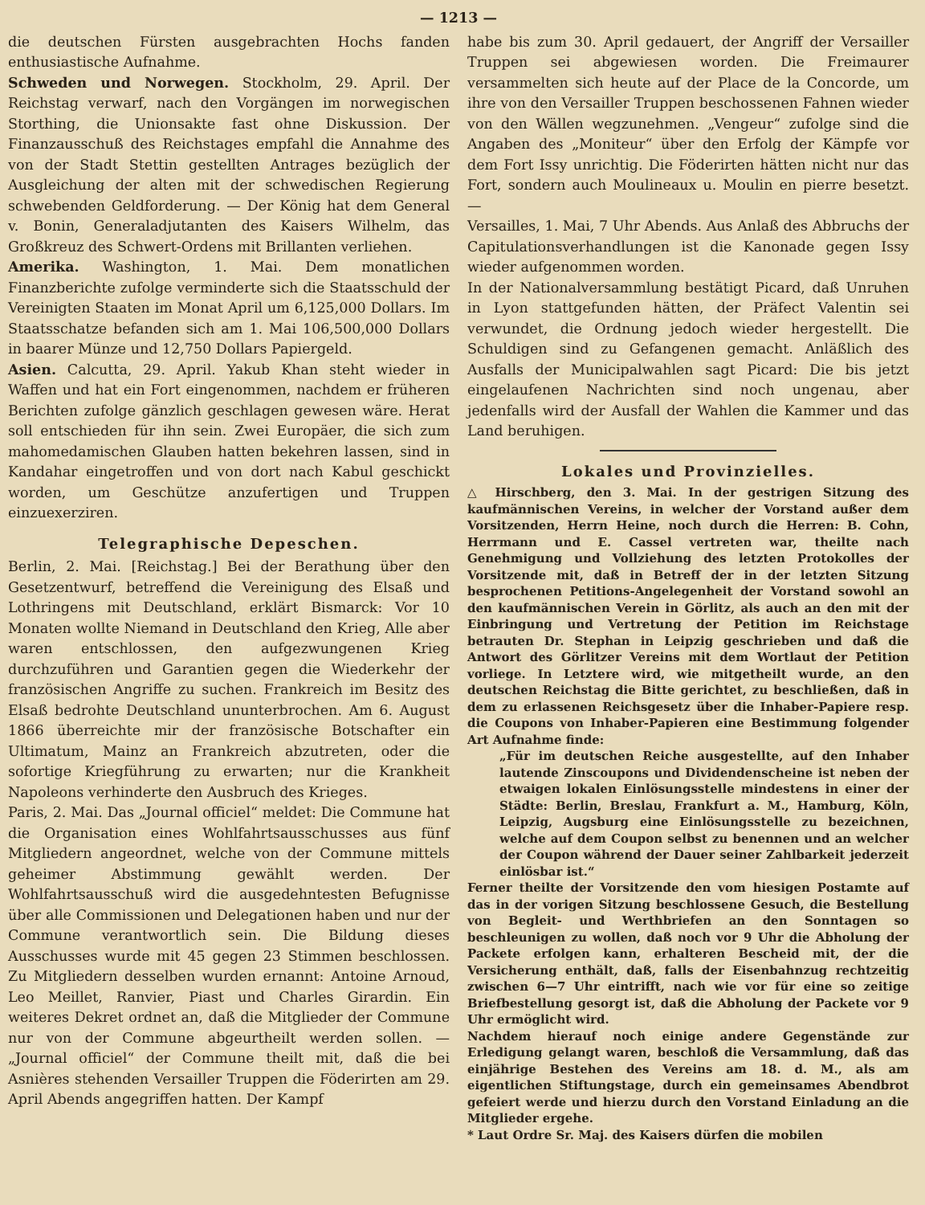— 1213 —
die deutschen Fürsten ausgebrachten Hochs fanden enthusiastische Aufnahme.
Schweden und Norwegen. Stockholm, 29. April. Der Reichstag verwarf, nach den Vorgängen im norwegischen Storthing, die Unionsakte fast ohne Diskussion. Der Finanzausschuß des Reichstages empfahl die Annahme des von der Stadt Stettin gestellten Antrages bezüglich der Ausgleichung der alten mit der schwedischen Regierung schwebenden Geldforderung. — Der König hat dem General v. Bonin, Generaladjutanten des Kaisers Wilhelm, das Großkreuz des Schwert-Ordens mit Brillanten verliehen.
Amerika. Washington, 1. Mai. Dem monatlichen Finanzberichte zufolge verminderte sich die Staatsschuld der Vereinigten Staaten im Monat April um 6,125,000 Dollars. Im Staatsschatze befanden sich am 1. Mai 106,500,000 Dollars in baarer Münze und 12,750 Dollars Papiergeld.
Asien. Calcutta, 29. April. Yakub Khan steht wieder in Waffen und hat ein Fort eingenommen, nachdem er früheren Berichten zufolge gänzlich geschlagen gewesen wäre. Herat soll entschieden für ihn sein. Zwei Europäer, die sich zum mahomedamischen Glauben hatten bekehren lassen, sind in Kandahar eingetroffen und von dort nach Kabul geschickt worden, um Geschütze anzufertigen und Truppen einzuexerziren.
Telegraphische Depeschen.
Berlin, 2. Mai. [Reichstag.] Bei der Berathung über den Gesetzentwurf, betreffend die Vereinigung des Elsaß und Lothringens mit Deutschland, erklärt Bismarck: Vor 10 Monaten wollte Niemand in Deutschland den Krieg, Alle aber waren entschlossen, den aufgezwungenen Krieg durchzuführen und Garantien gegen die Wiederkehr der französischen Angriffe zu suchen. Frankreich im Besitz des Elsaß bedrohte Deutschland ununterbrochen. Am 6. August 1866 überreichte mir der französische Botschafter ein Ultimatum, Mainz an Frankreich abzutreten, oder die sofortige Kriegführung zu erwarten; nur die Krankheit Napoleons verhinderte den Ausbruch des Krieges.
Paris, 2. Mai. Das „Journal officiel“ meldet: Die Commune hat die Organisation eines Wohlfahrtsausschusses aus fünf Mitgliedern angeordnet, welche von der Commune mittels geheimer Abstimmung gewählt werden. Der Wohlfahrtsausschuß wird die ausgedehntesten Befugnisse über alle Commissionen und Delegationen haben und nur der Commune verantwortlich sein. Die Bildung dieses Ausschusses wurde mit 45 gegen 23 Stimmen beschlossen. Zu Mitgliedern desselben wurden ernannt: Antoine Arnoud, Leo Meillet, Ranvier, Piast und Charles Girardin. Ein weiteres Dekret ordnet an, daß die Mitglieder der Commune nur von der Commune abgeurtheilt werden sollen. — „Journal officiel“ der Commune theilt mit, daß die bei Asnières stehenden Versailler Truppen die Föderirten am 29. April Abends angegriffen hatten. Der Kampf
habe bis zum 30. April gedauert, der Angriff der Versailler Truppen sei abgewiesen worden. Die Freimaurer versammelten sich heute auf der Place de la Concorde, um ihre von den Versailler Truppen beschossenen Fahnen wieder von den Wällen wegzunehmen. „Vengeur“ zufolge sind die Angaben des „Moniteur“ über den Erfolg der Kämpfe vor dem Fort Issy unrichtig. Die Föderirten hätten nicht nur das Fort, sondern auch Moulineaux u. Moulin en pierre besetzt. —
Versailles, 1. Mai, 7 Uhr Abends. Aus Anlaß des Abbruchs der Capitulationsverhandlungen ist die Kanonade gegen Issy wieder aufgenommen worden.
In der Nationalversammlung bestätigt Picard, daß Unruhen in Lyon stattgefunden hätten, der Präfect Valentin sei verwundet, die Ordnung jedoch wieder hergestellt. Die Schuldigen sind zu Gefangenen gemacht. Anläßlich des Ausfalls der Municipalwahlen sagt Picard: Die bis jetzt eingelaufenen Nachrichten sind noch ungenau, aber jedenfalls wird der Ausfall der Wahlen die Kammer und das Land beruhigen.
Lokales und Provinzielles.
△ Hirschberg, den 3. Mai. In der gestrigen Sitzung des kaufmännischen Vereins, in welcher der Vorstand außer dem Vorsitzenden, Herrn Heine, noch durch die Herren: B. Cohn, Herrmann und E. Cassel vertreten war, theilte nach Genehmigung und Vollziehung des letzten Protokolles der Vorsitzende mit, daß in Betreff der in der letzten Sitzung besprochenen Petitions-Angelegenheit der Vorstand sowohl an den kaufmännischen Verein in Görlitz, als auch an den mit der Einbringung und Vertretung der Petition im Reichstage betrauten Dr. Stephan in Leipzig geschrieben und daß die Antwort des Görlitzer Vereins mit dem Wortlaut der Petition vorliege. In Letztere wird, wie mitgetheilt wurde, an den deutschen Reichstag die Bitte gerichtet, zu beschließen, daß in dem zu erlassenen Reichsgesetz über die Inhaber-Papiere resp. die Coupons von Inhaber-Papieren eine Bestimmung folgender Art Aufnahme finde:
„Für im deutschen Reiche ausgestellte, auf den Inhaber lautende Zinscoupons und Dividendenscheine ist neben der etwaigen lokalen Einlösungsstelle mindestens in einer der Städte: Berlin, Breslau, Frankfurt a. M., Hamburg, Köln, Leipzig, Augsburg eine Einlösungsstelle zu bezeichnen, welche auf dem Coupon selbst zu benennen und an welcher der Coupon während der Dauer seiner Zahlbarkeit jederzeit einlösbar ist.“
Ferner theilte der Vorsitzende den vom hiesigen Postamte auf das in der vorigen Sitzung beschlossene Gesuch, die Bestellung von Begleit- und Werthbriefen an den Sonntagen so beschleunigen zu wollen, daß noch vor 9 Uhr die Abholung der Packete erfolgen kann, erhalteren Bescheid mit, der die Versicherung enthält, daß, falls der Eisenbahnzug rechtzeitig zwischen 6—7 Uhr eintrifft, nach wie vor für eine so zeitige Briefbestellung gesorgt ist, daß die Abholung der Packete vor 9 Uhr ermöglicht wird.
Nachdem hierauf noch einige andere Gegenstände zur Erledigung gelangt waren, beschloß die Versammlung, daß das einjährige Bestehen des Vereins am 18. d. M., als am eigentlichen Stiftungstage, durch ein gemeinsames Abendbrot gefeiert werde und hierzu durch den Vorstand Einladung an die Mitglieder ergehe.
* Laut Ordre Sr. Maj. des Kaisers dürfen die mobilen